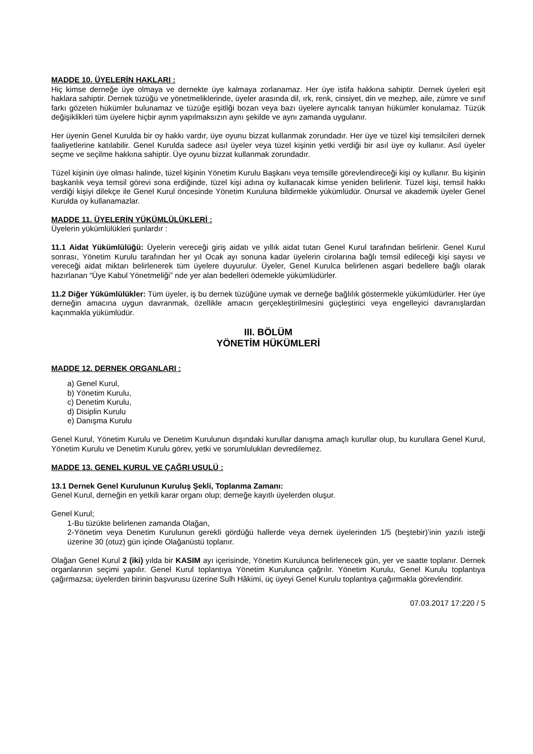MADDE 10. ÜYELERİN HAKLARI :
Hiç kimse derneğe üye olmaya ve dernekte üye kalmaya zorlanamaz. Her üye istifa hakkına sahiptir. Dernek üyeleri eşit haklara sahiptir. Dernek tüzüğü ve yönetmeliklerinde, üyeler arasında dil, ırk, renk, cinsiyet, din ve mezhep, aile, zümre ve sınıf farkı gözeten hükümler bulunamaz ve tüzüğe eşitliği bozan veya bazı üyelere ayrıcalık tanıyan hükümler konulamaz. Tüzük değişiklikleri tüm üyelere hiçbir ayrım yapılmaksızın aynı şekilde ve aynı zamanda uygulanır.
Her üyenin Genel Kurulda bir oy hakkı vardır, üye oyunu bizzat kullanmak zorundadır. Her üye ve tüzel kişi temsilcileri dernek faaliyetlerine katılabilir. Genel Kurulda sadece asıl üyeler veya tüzel kişinin yetki verdiği bir asıl üye oy kullanır. Asıl üyeler seçme ve seçilme hakkına sahiptir. Üye oyunu bizzat kullanmak zorundadır.
Tüzel kişinin üye olması halinde, tüzel kişinin Yönetim Kurulu Başkanı veya temsille görevlendireceği kişi oy kullanır. Bu kişinin başkanlık veya temsil görevi sona erdiğinde, tüzel kişi adına oy kullanacak kimse yeniden belirlenir. Tüzel kişi, temsil hakkı verdiği kişiyi dilekçe ile Genel Kurul öncesinde Yönetim Kuruluna bildirmekle yükümlüdür. Onursal ve akademik üyeler Genel Kurulda oy kullanamazlar.
MADDE 11. ÜYELERİN YÜKÜMLÜLÜKLERİ :
Üyelerin yükümlülükleri şunlardır :
11.1 Aidat Yükümlülüğü: Üyelerin vereceği giriş aidatı ve yıllık aidat tutarı Genel Kurul tarafından belirlenir. Genel Kurul sonrası, Yönetim Kurulu tarafından her yıl Ocak ayı sonuna kadar üyelerin cirolarına bağlı temsil edileceği kişi sayısı ve vereceği aidat miktarı belirlenerek tüm üyelere duyurulur. Üyeler, Genel Kurulca belirlenen asgari bedellere bağlı olarak hazırlanan “Üye Kabul Yönetmeliği” nde yer alan bedelleri ödemekle yükümlüdürler.
11.2 Diğer Yükümlülükler: Tüm üyeler, iş bu dernek tüzüğüne uymak ve derneğe bağlılık göstermekle yükümlüdürler. Her üye derneğin amacına uygun davranmak, özellikle amacın gerçekleştirilmesini güçleştirici veya engelleyici davranışlardan kaçınmakla yükümlüdür.
III. BÖLÜM
YÖNETİM HÜKÜMLERİ
MADDE 12. DERNEK ORGANLARI :
a) Genel Kurul,
b) Yönetim Kurulu,
c) Denetim Kurulu,
d) Disiplin Kurulu
e) Danışma Kurulu
Genel Kurul, Yönetim Kurulu ve Denetim Kurulunun dışındaki kurullar danışma amaçlı kurullar olup, bu kurullara Genel Kurul, Yönetim Kurulu ve Denetim Kurulu görev, yetki ve sorumlulukları devredilemez.
MADDE 13. GENEL KURUL VE ÇAĞRI USULÜ :
13.1 Dernek Genel Kurulunun Kuruluş Şekli, Toplanma Zamanı:
Genel Kurul, derneğin en yetkili karar organı olup; derneğe kayıtlı üyelerden oluşur.
Genel Kurul;
1-Bu tüzükte belirlenen zamanda Olağan,
2-Yönetim veya Denetim Kurulunun gerekli gördüğü hallerde veya dernek üyelerinden 1/5 (beştebir)’inin yazılı isteği üzerine 30 (otuz) gün içinde Olağanüstü toplanır.
Olağan Genel Kurul 2 (iki) yılda bir KASIM ayı içerisinde, Yönetim Kurulunca belirlenecek gün, yer ve saatte toplanır. Dernek organlarının seçimi yapılır. Genel Kurul toplantıya Yönetim Kurulunca çağrılır. Yönetim Kurulu, Genel Kurulu toplantıya çağırmazsa; üyelerden birinin başvurusu üzerine Sulh Hâkimi, üç üyeyi Genel Kurulu toplantıya çağırmakla görevlendirir.
07.03.2017 17:220 / 5